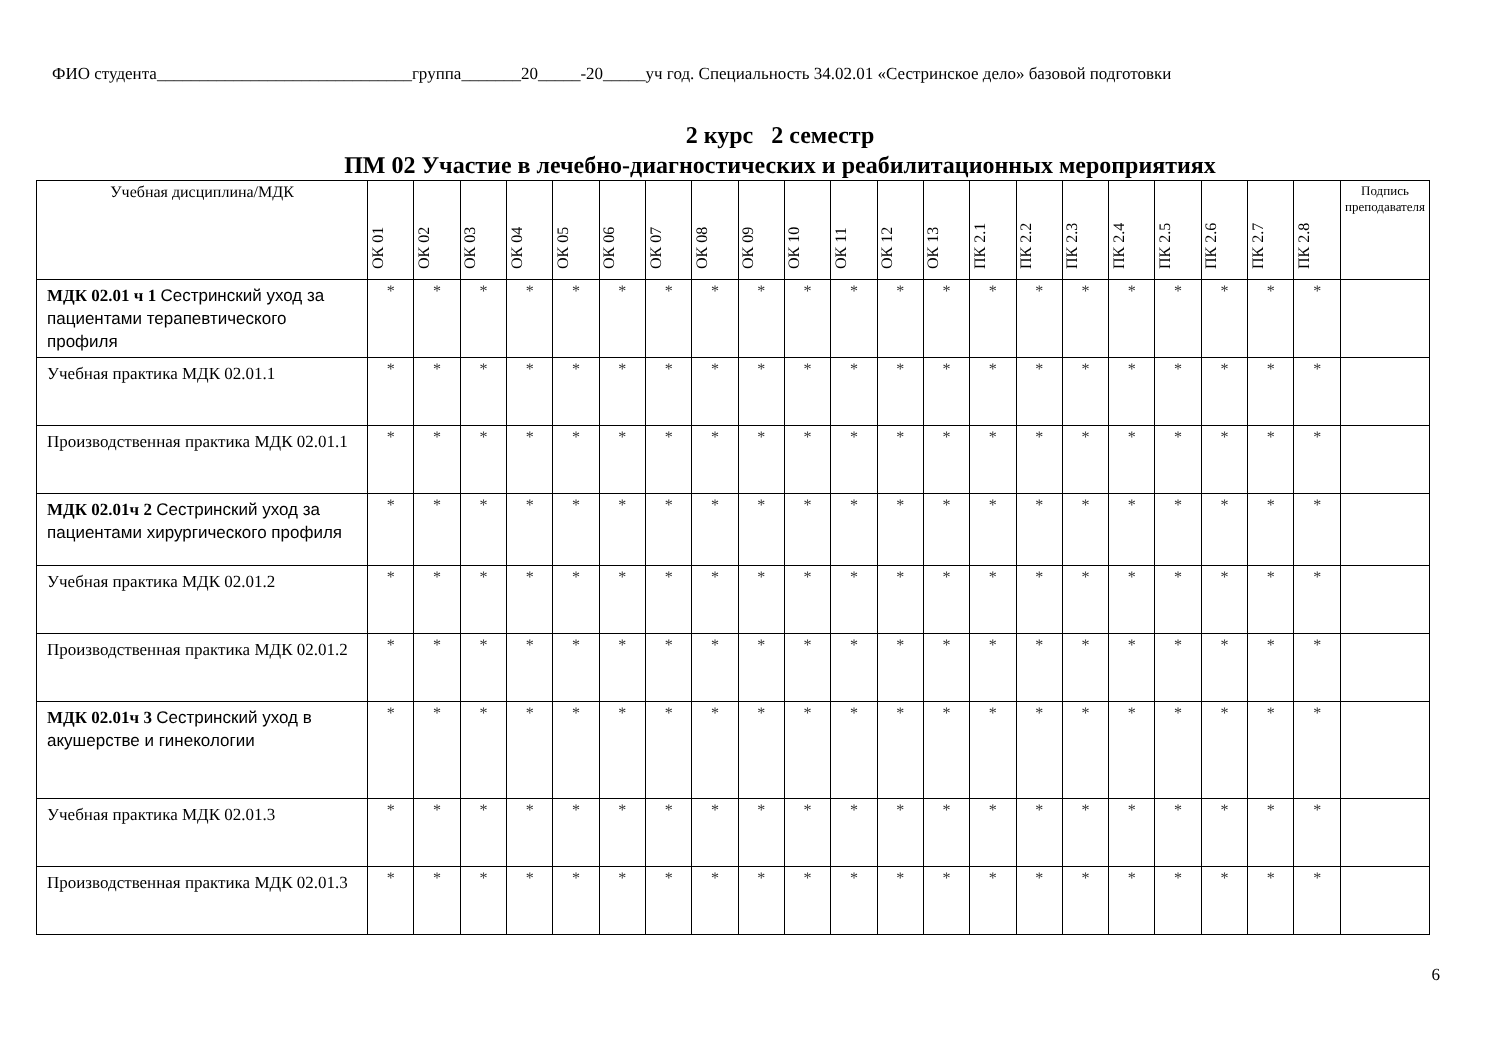ФИО студента______________________________группа_______20_____-20_____уч год. Специальность 34.02.01 «Сестринское дело» базовой подготовки
2 курс 2 семестр
ПМ 02 Участие в лечебно-диагностических и реабилитационных мероприятиях
| Учебная дисциплина/МДК | ОК 01 | ОК 02 | ОК 03 | ОК 04 | ОК 05 | ОК 06 | ОК 07 | ОК 08 | ОК 09 | ОК 10 | ОК 11 | ОК 12 | ОК 13 | ПК 2.1 | ПК 2.2 | ПК 2.3 | ПК 2.4 | ПК 2.5 | ПК 2.6 | ПК 2.7 | ПК 2.8 | Подпись преподавателя |
| --- | --- | --- | --- | --- | --- | --- | --- | --- | --- | --- | --- | --- | --- | --- | --- | --- | --- | --- | --- | --- | --- | --- |
| МДК 02.01 ч 1 Сестринский уход за пациентами терапевтического профиля | * | * | * | * | * | * | * | * | * | * | * | * | * | * | * | * | * | * | * | * | * | |
| Учебная практика МДК 02.01.1 | * | * | * | * | * | * | * | * | * | * | * | * | * | * | * | * | * | * | * | * | * | |
| Производственная практика МДК 02.01.1 | * | * | * | * | * | * | * | * | * | * | * | * | * | * | * | * | * | * | * | * | * | |
| МДК 02.01ч 2 Сестринский уход за пациентами хирургического профиля | * | * | * | * | * | * | * | * | * | * | * | * | * | * | * | * | * | * | * | * | * | |
| Учебная практика МДК 02.01.2 | * | * | * | * | * | * | * | * | * | * | * | * | * | * | * | * | * | * | * | * | * | |
| Производственная практика МДК 02.01.2 | * | * | * | * | * | * | * | * | * | * | * | * | * | * | * | * | * | * | * | * | * | |
| МДК 02.01ч 3 Сестринский уход в акушерстве и гинекологии | * | * | * | * | * | * | * | * | * | * | * | * | * | * | * | * | * | * | * | * | * | |
| Учебная практика МДК 02.01.3 | * | * | * | * | * | * | * | * | * | * | * | * | * | * | * | * | * | * | * | * | * | |
| Производственная практика МДК 02.01.3 | * | * | * | * | * | * | * | * | * | * | * | * | * | * | * | * | * | * | * | * | * | |
6